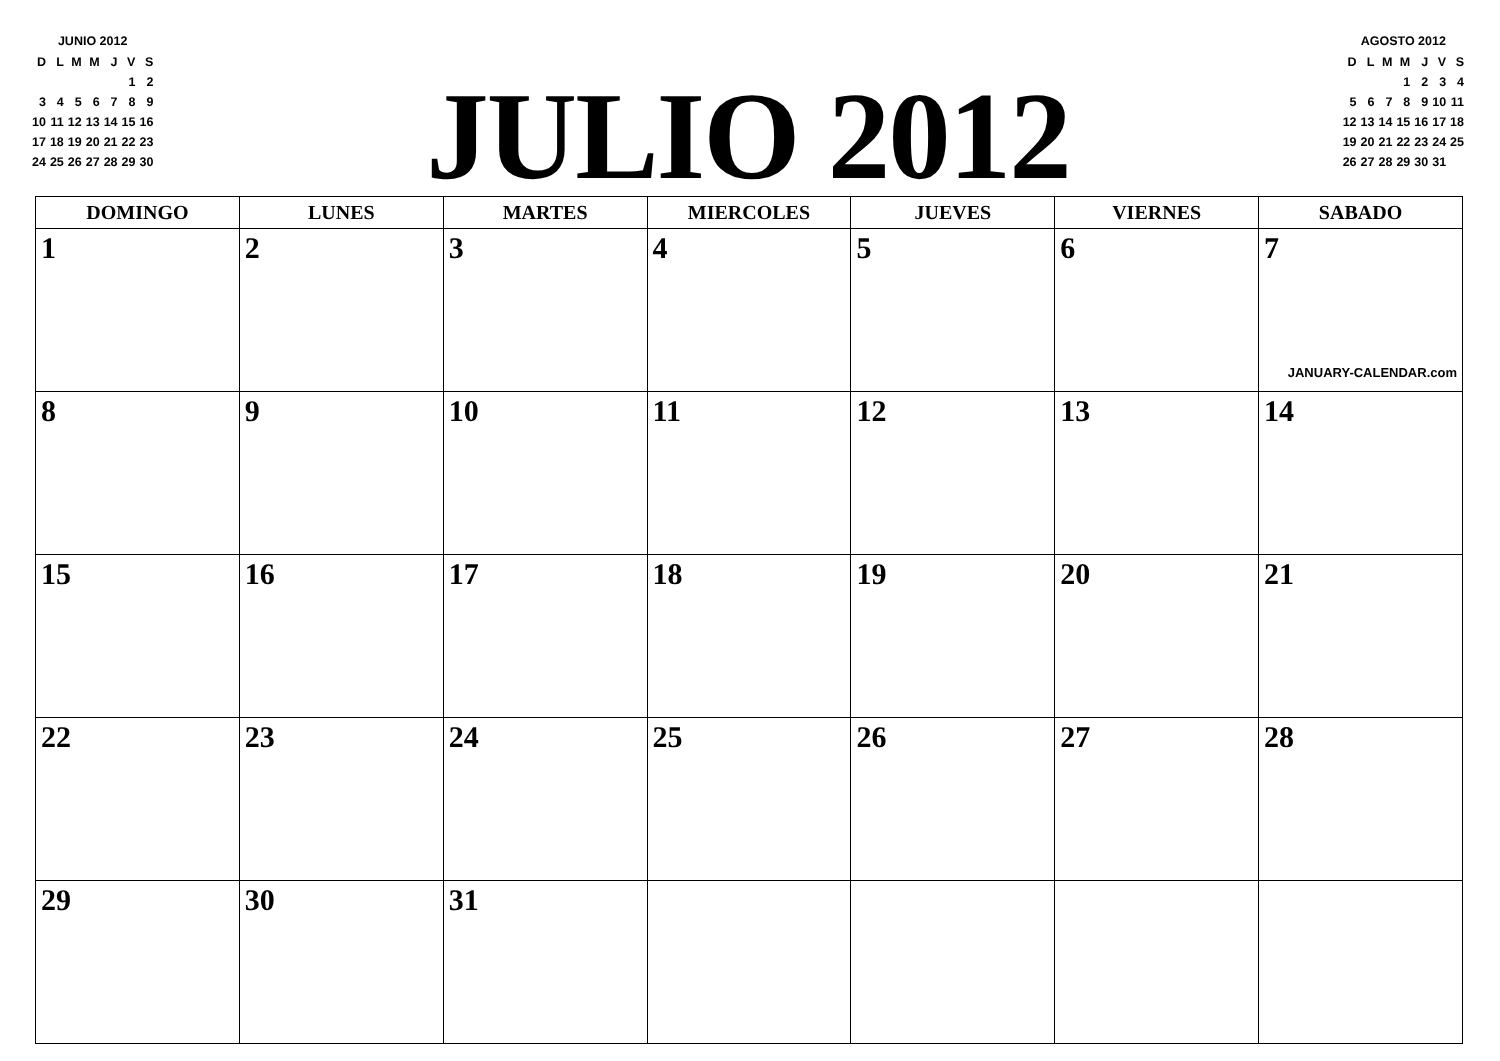JUNIO 2012
| D | L | M | M | J | V | S |
| | | | | | 1 | 2 |
| 3 | 4 | 5 | 6 | 7 | 8 | 9 |
| 10 | 11 | 12 | 13 | 14 | 15 | 16 |
| 17 | 18 | 19 | 20 | 21 | 22 | 23 |
| 24 | 25 | 26 | 27 | 28 | 29 | 30 |
JULIO 2012
AGOSTO 2012
| D | L | M | M | J | V | S |
| | | | 1 | 2 | 3 | 4 |
| 5 | 6 | 7 | 8 | 9 | 10 | 11 |
| 12 | 13 | 14 | 15 | 16 | 17 | 18 |
| 19 | 20 | 21 | 22 | 23 | 24 | 25 |
| 26 | 27 | 28 | 29 | 30 | 31 | |
| DOMINGO | LUNES | MARTES | MIERCOLES | JUEVES | VIERNES | SABADO |
| --- | --- | --- | --- | --- | --- | --- |
| 1 | 2 | 3 | 4 | 5 | 6 | 7 JANUARY-CALENDAR.com |
| 8 | 9 | 10 | 11 | 12 | 13 | 14 |
| 15 | 16 | 17 | 18 | 19 | 20 | 21 |
| 22 | 23 | 24 | 25 | 26 | 27 | 28 |
| 29 | 30 | 31 | | | | |